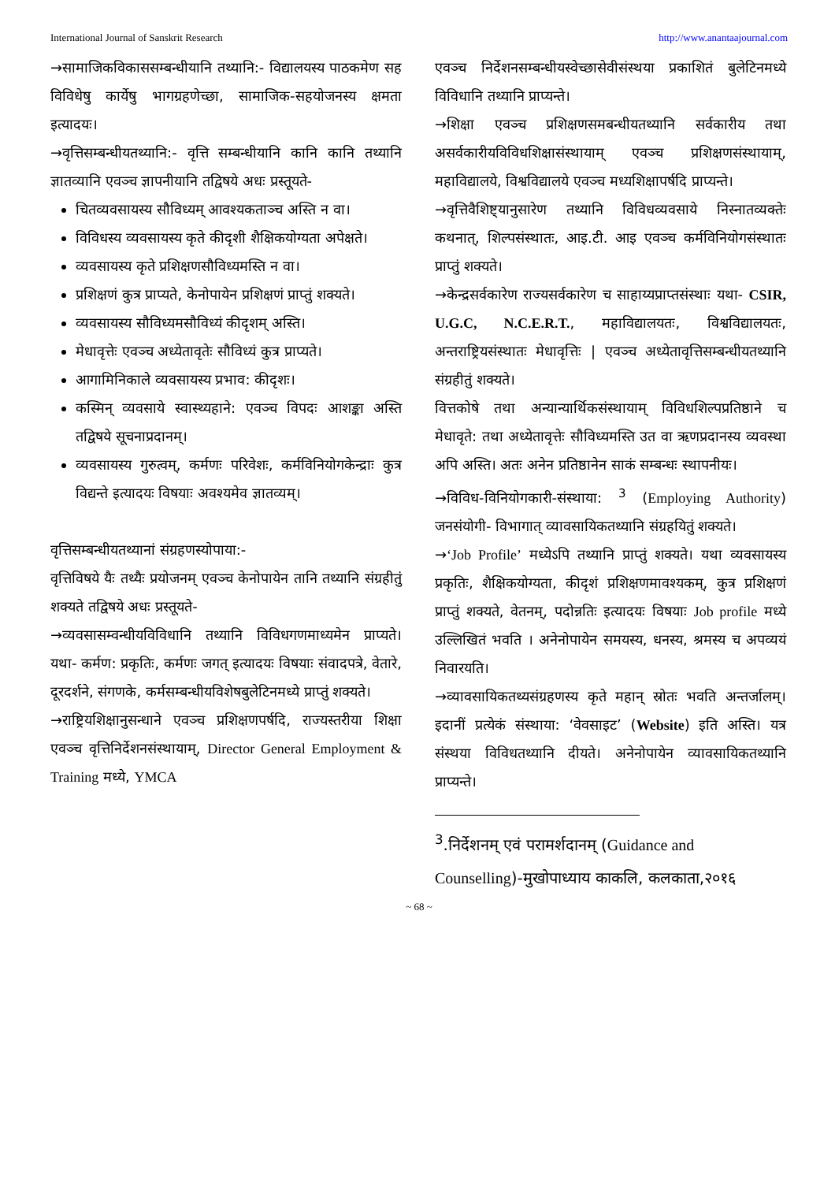International Journal of Sanskrit Research http://www.anantaajournal.com
→सामाजिकविकाससम्बन्धीयानि तथ्यानि:- विद्यालयस्य पाठकमेण सह विविधेषु कार्येषु भागग्रहणेच्छा, सामाजिक-सहयोजनस्य क्षमता इत्यादयः।
→वृत्तिसम्बन्धीयतथ्यानि:- वृत्ति सम्बन्धीयानि कानि कानि तथ्यानि ज्ञातव्यानि एवञ्च ज्ञापनीयानि तद्विषये अधः प्रस्तूयते-
चितव्यवसायस्य सौविध्यम् आवश्यकताञ्च अस्ति न वा।
विविधस्य व्यवसायस्य कृते कीदृशी शैक्षिकयोग्यता अपेक्षते।
व्यवसायस्य कृते प्रशिक्षणसौविध्यमस्ति न वा।
प्रशिक्षणं कुत्र प्राप्यते, केनोपायेन प्रशिक्षणं प्राप्तुं शक्यते।
व्यवसायस्य सौविध्यमसौविध्यं कीदृशम् अस्ति।
मेधावृत्तेः एवञ्च अध्येतावृतेः सौविध्यं कुत्र प्राप्यते।
आगामिनिकाले व्यवसायस्य प्रभाव: कीदृशः।
कस्मिन् व्यवसाये स्वास्थ्यहाने: एवञ्च विपदः आशङ्का अस्ति तद्विषये सूचनाप्रदानम्।
व्यवसायस्य गुरुत्वम्, कर्मणः परिवेशः, कर्मविनियोगकेन्द्राः कुत्र विद्यन्ते इत्यादयः विषयाः अवश्यमेव ज्ञातव्यम्।
वृत्तिसम्बन्धीयतथ्यानां संग्रहणस्योपाया:-
वृत्तिविषये यैः तथ्यैः प्रयोजनम् एवञ्च केनोपायेन तानि तथ्यानि संग्रहीतुं शक्यते तद्विषये अधः प्रस्तूयते-
→व्यवसासम्वन्धीयविविधानि तथ्यानि विविधगणमाध्यमेन प्राप्यते। यथा- कर्मण: प्रकृतिः, कर्मणः जगत् इत्यादयः विषयाः संवादपत्रे, वेतारे, दूरदर्शने, संगणके, कर्मसम्बन्धीयविशेषबुलेटिनमध्ये प्राप्तुं शक्यते।
→राष्ट्रियशिक्षानुसन्धाने एवञ्च प्रशिक्षणपर्षदि, राज्यस्तरीया शिक्षा एवञ्च वृत्तिनिर्देशनसंस्थायाम्, Director General Employment & Training मध्ये, YMCA
एवञ्च निर्देशनसम्बन्धीयस्वेच्छासेवीसंस्थया प्रकाशितं बुलेटिनमध्ये विविधानि तथ्यानि प्राप्यन्ते।
→शिक्षा एवञ्च प्रशिक्षणसमबन्धीयतथ्यानि सर्वकारीय तथा असर्वकारीयविविधशिक्षासंस्थायाम् एवञ्च प्रशिक्षणसंस्थायाम्, महाविद्यालये, विश्वविद्यालये एवञ्च मध्यशिक्षापर्षदि प्राप्यन्ते।
→वृत्तिवैशिष्ट्यानुसारेण तथ्यानि विविधव्यवसाये निस्नातव्यक्तेः कथनात्, शिल्पसंस्थातः, आइ.टी. आइ एवञ्च कर्मविनियोगसंस्थातः प्राप्तुं शक्यते।
→केन्द्रसर्वकारेण राज्यसर्वकारेण च साहाय्यप्राप्तसंस्थाः यथा- CSIR, U.G.C, N.C.E.R.T., महाविद्यालयतः, विश्वविद्यालयतः, अन्तराष्ट्रियसंस्थातः मेधावृत्तिः | एवञ्च अध्येतावृत्तिसम्बन्धीयतथ्यानि संग्रहीतुं शक्यते।
वित्तकोषे तथा अन्यान्यार्थिकसंस्थायाम् विविधशिल्पप्रतिष्ठाने च मेधावृते: तथा अध्येतावृत्तेः सौविध्यमस्ति उत वा ऋणप्रदानस्य व्यवस्था अपि अस्ति। अतः अनेन प्रतिष्ठानेन साकं सम्बन्धः स्थापनीयः।
→विविध-विनियोगकारी-संस्थाया: <sup>3</sup> (Employing Authority) जनसंयोगी- विभागात् व्यावसायिकतथ्यानि संग्रहयितुं शक्यते।
→‘Job Profile’ मध्येऽपि तथ्यानि प्राप्तुं शक्यते। यथा व्यवसायस्य प्रकृतिः, शैक्षिकयोग्यता, कीदृशं प्रशिक्षणमावश्यकम्, कुत्र प्रशिक्षणं प्राप्तुं शक्यते, वेतनम्, पदोन्नतिः इत्यादयः विषयाः Job profile मध्ये उल्लिखितं भवति । अनेनोपायेन समयस्य, धनस्य, श्रमस्य च अपव्ययं निवारयति।
→व्यावसायिकतथ्यसंग्रहणस्य कृते महान् स्रोतः भवति अन्तर्जालम्। इदानीं प्रत्येकं संस्थाया: ‘वेवसाइट’ (Website) इति अस्ति। यत्र संस्थया विविधतथ्यानि दीयते। अनेनोपायेन व्यावसायिकतथ्यानि प्राप्यन्ते।
<sup>3</sup>.निर्देशनम् एवं परामर्शदानम् (Guidance and Counselling)-मुखोपाध्याय काकलि, कलकाता,२०१६
~ 68 ~